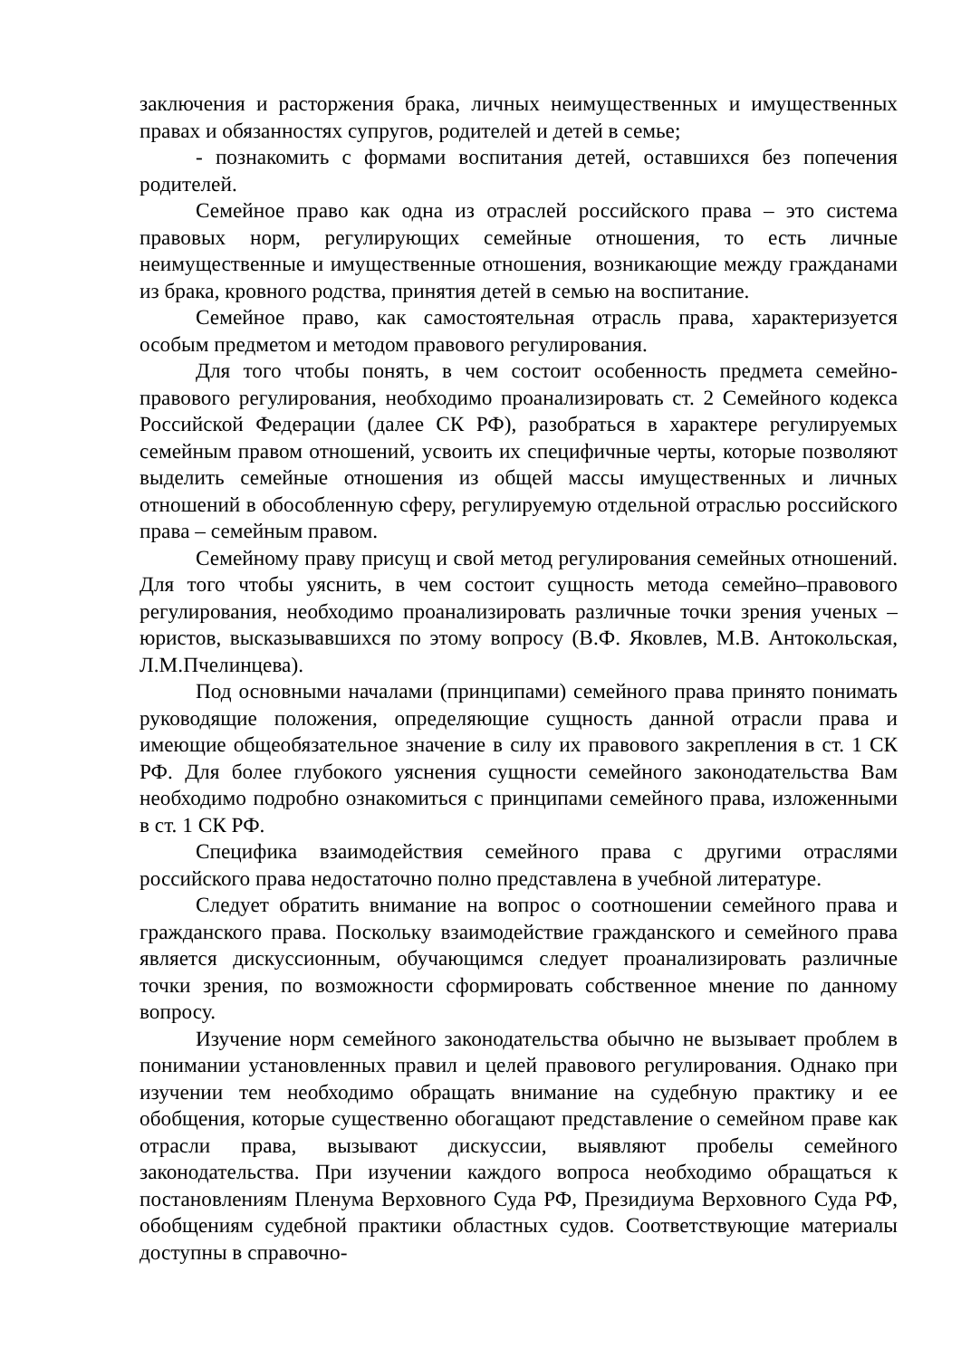заключения и расторжения брака, личных неимущественных и имущественных правах и обязанностях супругов, родителей и детей в семье;
- познакомить с формами воспитания детей, оставшихся без попечения родителей.
Семейное право как одна из отраслей российского права – это система правовых норм, регулирующих семейные отношения, то есть личные неимущественные и имущественные отношения, возникающие между гражданами из брака, кровного родства, принятия детей в семью на воспитание.
Семейное право, как самостоятельная отрасль права, характеризуется особым предметом и методом правового регулирования.
Для того чтобы понять, в чем состоит особенность предмета семейно-правового регулирования, необходимо проанализировать ст. 2 Семейного кодекса Российской Федерации (далее СК РФ), разобраться в характере регулируемых семейным правом отношений, усвоить их специфичные черты, которые позволяют выделить семейные отношения из общей массы имущественных и личных отношений в обособленную сферу, регулируемую отдельной отраслью российского права – семейным правом.
Семейному праву присущ и свой метод регулирования семейных отношений. Для того чтобы уяснить, в чем состоит сущность метода семейно–правового регулирования, необходимо проанализировать различные точки зрения ученых – юристов, высказывавшихся по этому вопросу (В.Ф. Яковлев, М.В. Антокольская, Л.М.Пчелинцева).
Под основными началами (принципами) семейного права принято понимать руководящие положения, определяющие сущность данной отрасли права и имеющие общеобязательное значение в силу их правового закрепления в ст. 1 СК РФ. Для более глубокого уяснения сущности семейного законодательства Вам необходимо подробно ознакомиться с принципами семейного права, изложенными в ст. 1 СК РФ.
Специфика взаимодействия семейного права с другими отраслями российского права недостаточно полно представлена в учебной литературе.
Следует обратить внимание на вопрос о соотношении семейного права и гражданского права. Поскольку взаимодействие гражданского и семейного права является дискуссионным, обучающимся следует проанализировать различные точки зрения, по возможности сформировать собственное мнение по данному вопросу.
Изучение норм семейного законодательства обычно не вызывает проблем в понимании установленных правил и целей правового регулирования. Однако при изучении тем необходимо обращать внимание на судебную практику и ее обобщения, которые существенно обогащают представление о семейном праве как отрасли права, вызывают дискуссии, выявляют пробелы семейного законодательства. При изучении каждого вопроса необходимо обращаться к постановлениям Пленума Верховного Суда РФ, Президиума Верховного Суда РФ, обобщениям судебной практики областных судов. Соответствующие материалы доступны в справочно-